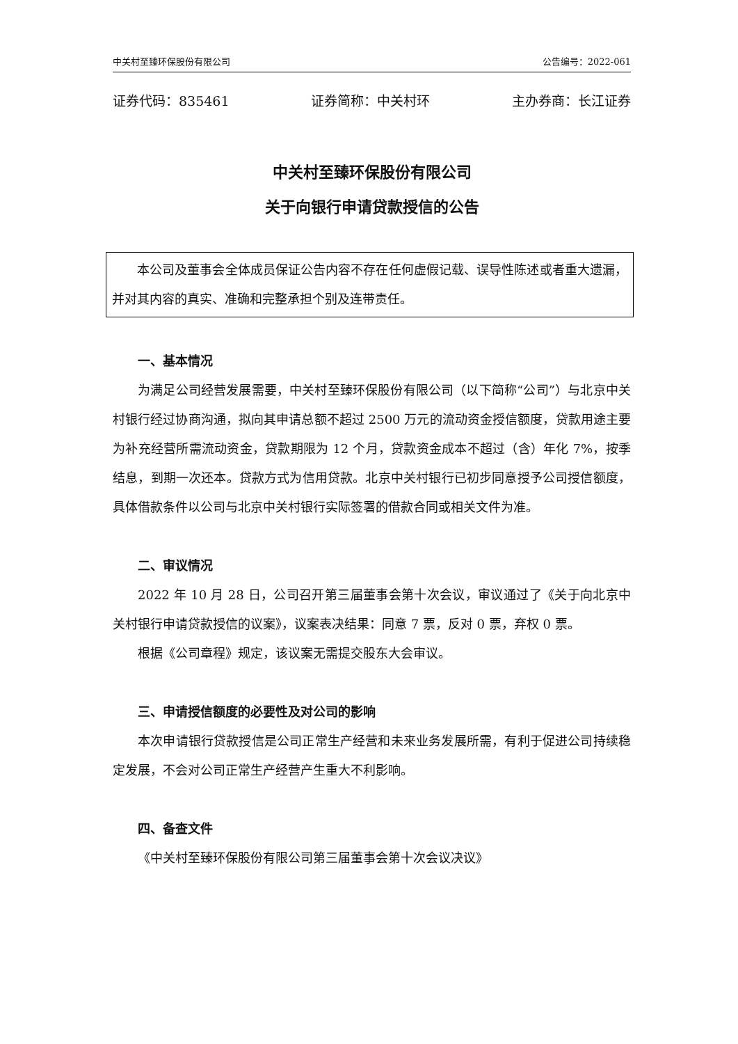中关村至臻环保股份有限公司 公告编号：2022-061
证券代码：835461 证券简称：中关村环 主办券商：长江证券
中关村至臻环保股份有限公司
关于向银行申请贷款授信的公告
本公司及董事会全体成员保证公告内容不存在任何虚假记载、误导性陈述或者重大遗漏，并对其内容的真实、准确和完整承担个别及连带责任。
一、基本情况
为满足公司经营发展需要，中关村至臻环保股份有限公司（以下简称“公司”）与北京中关村银行经过协商沟通，拟向其申请总额不超过 2500 万元的流动资金授信额度，贷款用途主要为补充经营所需流动资金，贷款期限为 12 个月，贷款资金成本不超过（含）年化 7%，按季结息，到期一次还本。贷款方式为信用贷款。北京中关村银行已初步同意授予公司授信额度，具体借款条件以公司与北京中关村银行实际签署的借款合同或相关文件为准。
二、审议情况
2022 年 10 月 28 日，公司召开第三届董事会第十次会议，审议通过了《关于向北京中关村银行申请贷款授信的议案》，议案表决结果：同意 7 票，反对 0 票，弃权 0 票。
根据《公司章程》规定，该议案无需提交股东大会审议。
三、申请授信额度的必要性及对公司的影响
本次申请银行贷款授信是公司正常生产经营和未来业务发展所需，有利于促进公司持续稳定发展，不会对公司正常生产经营产生重大不利影响。
四、备查文件
《中关村至臻环保股份有限公司第三届董事会第十次会议决议》